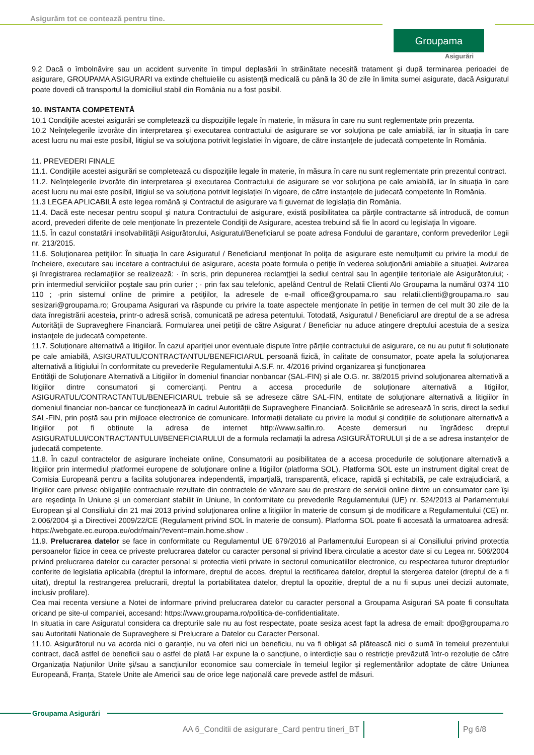Asigurăm tot ce contează pentru tine.
Groupama
Asigurări
9.2 Dacă o îmbolnăvire sau un accident survenite în timpul deplasării în străinătate necesită tratament şi după terminarea perioadei de asigurare, GROUPAMA ASIGURARI va extinde cheltuielile cu asistenţă medicală cu până la 30 de zile în limita sumei asigurate, dacă Asiguratul poate dovedi că transportul la domiciliul stabil din România nu a fost posibil.
10. INSTANTA COMPETENTĂ
10.1 Condiţiile acestei asigurări se completează cu dispoziţiile legale în materie, în măsura în care nu sunt reglementate prin prezenta.
10.2 Neînţelegerile izvorâte din interpretarea şi executarea contractului de asigurare se vor soluţiona pe cale amiabilă, iar în situaţia în care acest lucru nu mai este posibil, litigiul se va soluţiona potrivit legislatiei în vigoare, de către instanţele de judecată competente în România.
11. PREVEDERI FINALE
11.1. Condiţiile acestei asigurări se completează cu dispoziţiile legale în materie, în măsura în care nu sunt reglementate prin prezentul contract.
11.2. Neînţelegerile izvorâte din interpretarea şi executarea Contractului de asigurare se vor soluţiona pe cale amiabilă, iar în situaţia în care acest lucru nu mai este posibil, litigiul se va soluționa potrivit legislației în vigoare, de către instanțele de judecată competente în România.
11.3 LEGEA APLICABILĂ este legea română și Contractul de asigurare va fi guvernat de legislația din România.
11.4. Dacă este necesar pentru scopul şi natura Contractului de asigurare, există posibilitatea ca părţile contractante să introducă, de comun acord, prevederi diferite de cele menţionate în prezentele Condiţii de Asigurare, acestea trebuind să fie în acord cu legislaţia în vigoare.
11.5. În cazul constatării insolvabilităţii Asigurătorului, Asiguratul/Beneficiarul se poate adresa Fondului de garantare, conform prevederilor Legii nr. 213/2015.
11.6. Soluţionarea petiţiilor: În situaţia în care Asiguratul / Beneficiarul menţionat în poliţa de asigurare este nemulţumit cu privire la modul de încheiere, executare sau incetare a contractului de asigurare, acesta poate formula o petiţie în vederea soluţionării amiabile a situaţiei. Avizarea şi înregistrarea reclamaţiilor se realizează: · în scris, prin depunerea reclamţţiei la sediul central sau în agenţiile teritoriale ale Asigurătorului; · prin intermediul serviciilor poştale sau prin curier ; · prin fax sau telefonic, apelând Centrul de Relatii Clienti Alo Groupama la numărul 0374 110 110 ; ·prin sistemul online de primire a petiţiilor, la adresele de e-mail office@groupama.ro sau relatii.clienti@groupama.ro sau sesizari@groupama.ro; Groupama Asigurari va răspunde cu privire la toate aspectele menţionate în petiţie în termen de cel mult 30 zile de la data înregistrării acesteia, printr-o adresă scrisă, comunicată pe adresa petentului. Totodată, Asiguratul / Beneficiarul are dreptul de a se adresa Autorităţii de Supraveghere Financiară. Formularea unei petiţii de către Asigurat / Beneficiar nu aduce atingere dreptului acestuia de a sesiza instanţele de judecată competente.
11.7. Soluționare alternativă a litigiilor. În cazul apariției unor eventuale dispute între părțile contractului de asigurare, ce nu au putut fi soluționate pe cale amiabilă, ASIGURATUL/CONTRACTANTUL/BENEFICIARUL persoană fizică, în calitate de consumator, poate apela la soluţionarea alternativă a litigiului în conformitate cu prevederile Regulamentului A.S.F. nr. 4/2016 privind organizarea şi funcţionarea
Entităţii de Soluţionare Alternativă a Litigiilor în domeniul financiar nonbancar (SAL-FIN) și ale O.G. nr. 38/2015 privind soluţionarea alternativă a litigiilor dintre consumatori şi comercianţi. Pentru a accesa procedurile de soluționare alternativă a litigiilor, ASIGURATUL/CONTRACTANTUL/BENEFICIARUL trebuie să se adreseze către SAL-FIN, entitate de soluționare alternativă a litigiilor în domeniul financiar non-bancar ce funcționează în cadrul Autorității de Supraveghere Financiară. Solicitările se adresează în scris, direct la sediul SAL-FIN, prin poștă sau prin mijloace electronice de comunicare. Informații detaliate cu privire la modul și condițiile de soluționare alternativă a litigiilor pot fi obținute la adresa de internet http://www.salfin.ro. Aceste demersuri nu îngrădesc dreptul ASIGURATULUI/CONTRACTANTULUI/BENEFICIARULUI de a formula reclamații la adresa ASIGURĂTORULUI și de a se adresa instanţelor de judecată competente.
11.8. În cazul contractelor de asigurare încheiate online, Consumatorii au posibilitatea de a accesa procedurile de soluționare alternativă a litigiilor prin intermediul platformei europene de soluţionare online a litigiilor (platforma SOL). Platforma SOL este un instrument digital creat de Comisia Europeană pentru a facilita soluţionarea independentă, imparţială, transparentă, eficace, rapidă şi echitabilă, pe cale extrajudiciară, a litigiilor care privesc obligaţiile contractuale rezultate din contractele de vânzare sau de prestare de servicii online dintre un consumator care îşi are reşedinţa în Uniune şi un comerciant stabilit în Uniune, în conformitate cu prevederile Regulamentului (UE) nr. 524/2013 al Parlamentului European şi al Consiliului din 21 mai 2013 privind soluţionarea online a litigiilor în materie de consum şi de modificare a Regulamentului (CE) nr. 2.006/2004 şi a Directivei 2009/22/CE (Regulament privind SOL în materie de consum). Platforma SOL poate fi accesată la urmatoarea adresă: https://webgate.ec.europa.eu/odr/main/?event=main.home.show .
11.9. Prelucrarea datelor se face in conformitate cu Regulamentul UE 679/2016 al Parlamentului European si al Consiliului privind protectia persoanelor fizice in ceea ce priveste prelucrarea datelor cu caracter personal si privind libera circulatie a acestor date si cu Legea nr. 506/2004 privind prelucrarea datelor cu caracter personal si protectia vietii private in sectorul comunicatiilor electronice, cu respectarea tuturor drepturilor conferite de legislatia aplicabila (dreptul la informare, dreptul de acces, dreptul la rectificarea datelor, dreptul la stergerea datelor (dreptul de a fi uitat), dreptul la restrangerea prelucrarii, dreptul la portabilitatea datelor, dreptul la opozitie, dreptul de a nu fi supus unei decizii automate, inclusiv profilare).
Cea mai recenta versiune a Notei de informare privind prelucrarea datelor cu caracter personal a Groupama Asigurari SA poate fi consultata oricand pe site-ul companiei, accesand: https://www.groupama.ro/politica-de-confidentialitate.
In situatia in care Asiguratul considera ca drepturile sale nu au fost respectate, poate sesiza acest fapt la adresa de email: dpo@groupama.ro sau Autoritatii Nationale de Supraveghere si Prelucrare a Datelor cu Caracter Personal.
11.10. Asigurătorul nu va acorda nici o garanție, nu va oferi nici un beneficiu, nu va fi obligat să plătească nici o sumă în temeiul prezentului contract, dacă astfel de beneficii sau o astfel de plată l-ar expune la o sancțiune, o interdicție sau o restricție prevăzută într-o rezoluție de către Organizația Națiunilor Unite și/sau a sancțiunilor economice sau comerciale în temeiul legilor și reglementărilor adoptate de către Uniunea Europeană, Franța, Statele Unite ale Americii sau de orice lege națională care prevede astfel de măsuri.
Groupama Asigurări
AA 6_Conditii de asigurare_Card pentru tineri_BT
Pg 6/8